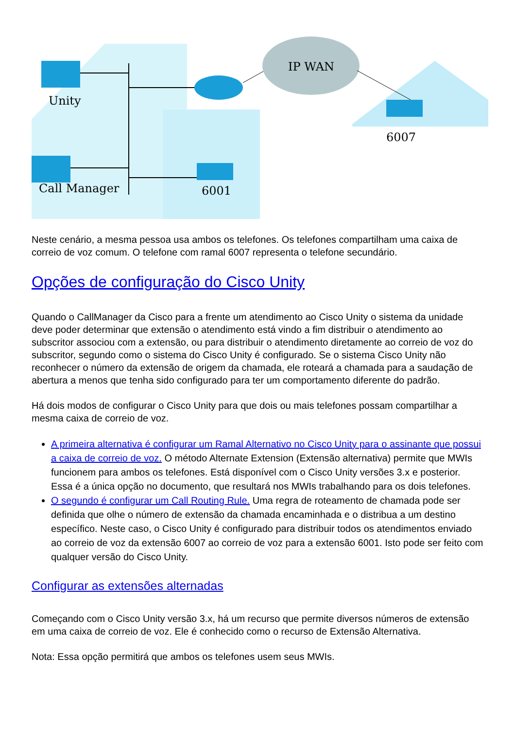Unity
Call Manager
IP WAN
6001
6007
Neste cenário, a mesma pessoa usa ambos os telefones. Os telefones compartilham uma caixa de correio de voz comum. O telefone com ramal 6007 representa o telefone secundário.
Opções de configuração do Cisco Unity
Quando o CallManager da Cisco para a frente um atendimento ao Cisco Unity o sistema da unidade deve poder determinar que extensão o atendimento está vindo a fim distribuir o atendimento ao subscritor associou com a extensão, ou para distribuir o atendimento diretamente ao correio de voz do subscritor, segundo como o sistema do Cisco Unity é configurado. Se o sistema Cisco Unity não reconhecer o número da extensão de origem da chamada, ele roteará a chamada para a saudação de abertura a menos que tenha sido configurado para ter um comportamento diferente do padrão.
Há dois modos de configurar o Cisco Unity para que dois ou mais telefones possam compartilhar a mesma caixa de correio de voz.
A primeira alternativa é configurar um Ramal Alternativo no Cisco Unity para o assinante que possui a caixa de correio de voz. O método Alternate Extension (Extensão alternativa) permite que MWIs funcionem para ambos os telefones. Está disponível com o Cisco Unity versões 3.x e posterior. Essa é a única opção no documento, que resultará nos MWIs trabalhando para os dois telefones.
O segundo é configurar um Call Routing Rule. Uma regra de roteamento de chamada pode ser definida que olhe o número de extensão da chamada encaminhada e o distribua a um destino específico. Neste caso, o Cisco Unity é configurado para distribuir todos os atendimentos enviado ao correio de voz da extensão 6007 ao correio de voz para a extensão 6001. Isto pode ser feito com qualquer versão do Cisco Unity.
Configurar as extensões alternadas
Começando com o Cisco Unity versão 3.x, há um recurso que permite diversos números de extensão em uma caixa de correio de voz. Ele é conhecido como o recurso de Extensão Alternativa.
Nota: Essa opção permitirá que ambos os telefones usem seus MWIs.